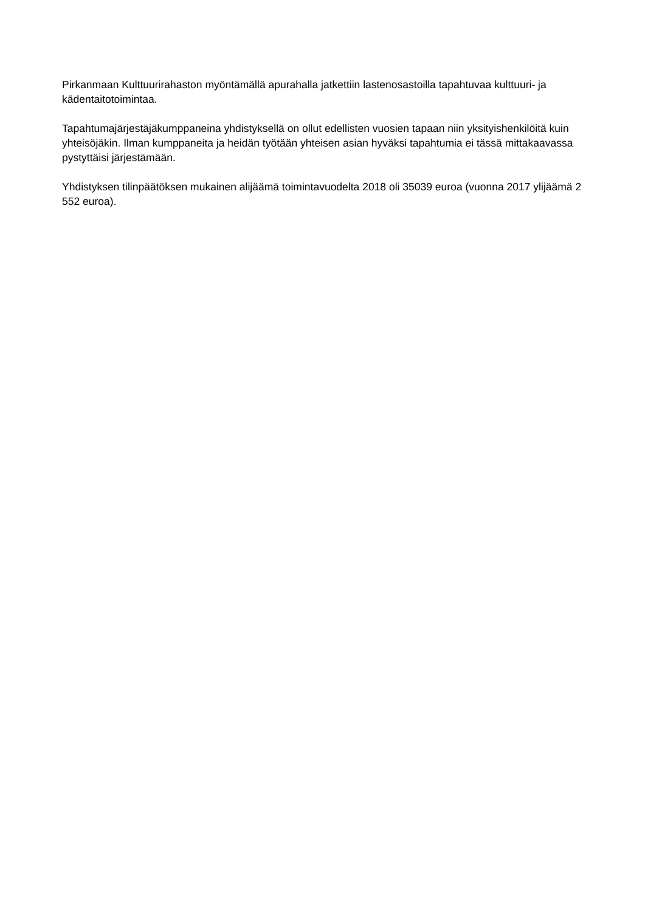Pirkanmaan Kulttuurirahaston myöntämällä apurahalla jatkettiin lastenosastoilla tapahtuvaa kulttuuri- ja kädentaitotoimintaa.
Tapahtumajärjestäjäkumppaneina yhdistyksellä on ollut edellisten vuosien tapaan niin yksityishenkilöitä kuin yhteisöjäkin. Ilman kumppaneita ja heidän työtään yhteisen asian hyväksi tapahtumia ei tässä mittakaavassa pystyttäisi järjestämään.
Yhdistyksen tilinpäätöksen mukainen alijäämä toimintavuodelta 2018 oli 35039 euroa (vuonna 2017 ylijäämä 2 552 euroa).